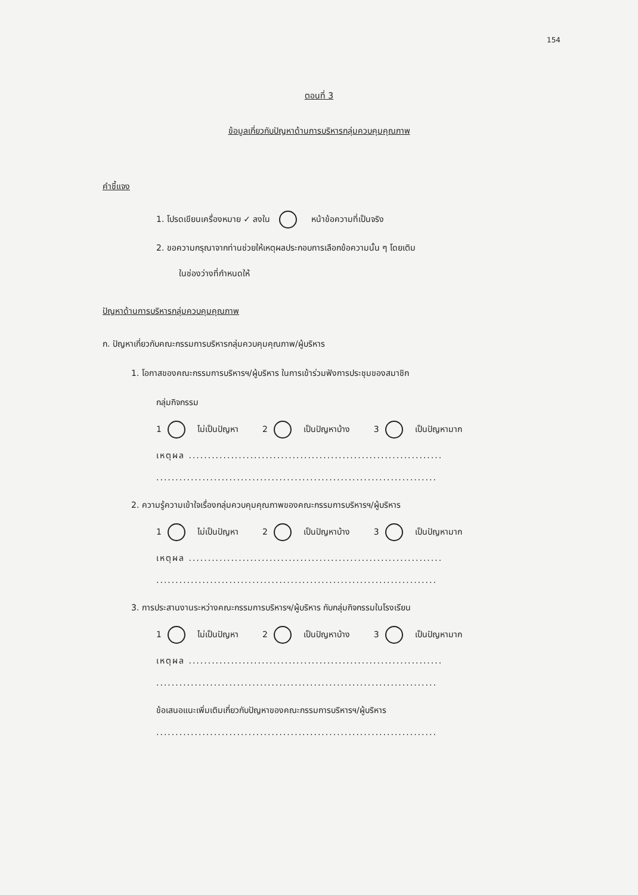154
ตอนที่ 3
ข้อมูลเกี่ยวกับปัญหาด้านการบริหารกลุ่มควบคุมคุณภาพ
คำชี้แจง
1. โปรดเขียนเครื่องหมาย ✓ ลงใน หน้าข้อความที่เป็นจริง
2. ขอความกรุณาจากท่านช่วยให้เหตุผลประกอบการเลือกข้อความนั้น ๆ โดยเติม
ในช่องว่างที่กำหนดให้
ปัญหาด้านการบริหารกลุ่มควบคุมคุณภาพ
ก. ปัญหาเกี่ยวกับคณะกรรมการบริหารกลุ่มควบคุมคุณภาพ/ผู้บริหาร
1. โอกาสของคณะกรรมการบริหารฯ/ผู้บริหาร ในการเข้าร่วมฟังการประชุมของสมาชิก
กลุ่มกิจกรรม
1 ไม่เป็นปัญหา 2 เป็นปัญหาบ้าง 3 เป็นปัญหามาก
เหตุผล ..................................................................
.........................................................................
2. ความรู้ความเข้าใจเรื่องกลุ่มควบคุมคุณภาพของคณะกรรมการบริหารฯ/ผู้บริหาร
1 ไม่เป็นปัญหา 2 เป็นปัญหาบ้าง 3 เป็นปัญหามาก
เหตุผล ..................................................................
.........................................................................
3. การประสานงานระหว่างคณะกรรมการบริหารฯ/ผู้บริหาร กับกลุ่มกิจกรรมในโรงเรียน
1 ไม่เป็นปัญหา 2 เป็นปัญหาบ้าง 3 เป็นปัญหามาก
เหตุผล ..................................................................
.........................................................................
ข้อเสนอแนะเพิ่มเติมเกี่ยวกับปัญหาของคณะกรรมการบริหารฯ/ผู้บริหาร
.........................................................................